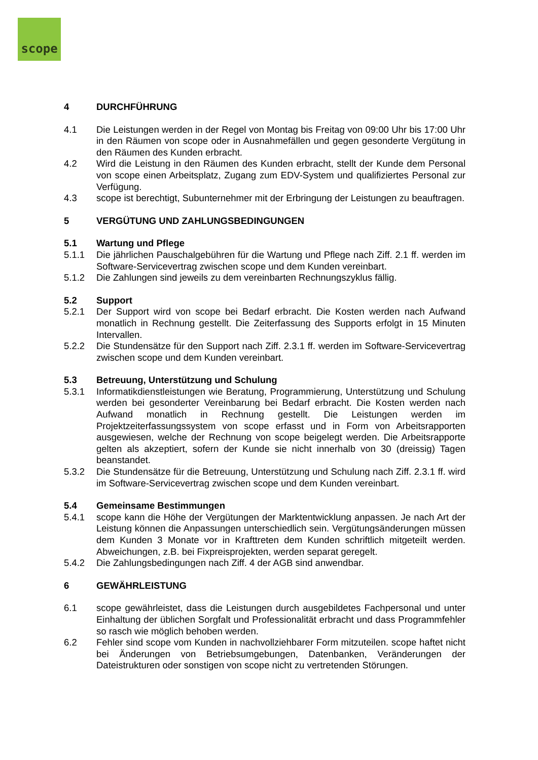scope
4 DURCHFÜHRUNG
4.1 Die Leistungen werden in der Regel von Montag bis Freitag von 09:00 Uhr bis 17:00 Uhr in den Räumen von scope oder in Ausnahmefällen und gegen gesonderte Vergütung in den Räumen des Kunden erbracht.
4.2 Wird die Leistung in den Räumen des Kunden erbracht, stellt der Kunde dem Personal von scope einen Arbeitsplatz, Zugang zum EDV-System und qualifiziertes Personal zur Verfügung.
4.3 scope ist berechtigt, Subunternehmer mit der Erbringung der Leistungen zu beauftragen.
5 VERGÜTUNG UND ZAHLUNGSBEDINGUNGEN
5.1 Wartung und Pflege
5.1.1 Die jährlichen Pauschalgebühren für die Wartung und Pflege nach Ziff. 2.1 ff. werden im Software-Servicevertrag zwischen scope und dem Kunden vereinbart.
5.1.2 Die Zahlungen sind jeweils zu dem vereinbarten Rechnungszyklus fällig.
5.2 Support
5.2.1 Der Support wird von scope bei Bedarf erbracht. Die Kosten werden nach Aufwand monatlich in Rechnung gestellt. Die Zeiterfassung des Supports erfolgt in 15 Minuten Intervallen.
5.2.2 Die Stundensätze für den Support nach Ziff. 2.3.1 ff. werden im Software-Servicevertrag zwischen scope und dem Kunden vereinbart.
5.3 Betreuung, Unterstützung und Schulung
5.3.1 Informatikdienstleistungen wie Beratung, Programmierung, Unterstützung und Schulung werden bei gesonderter Vereinbarung bei Bedarf erbracht. Die Kosten werden nach Aufwand monatlich in Rechnung gestellt. Die Leistungen werden im Projektzeiterfassungssystem von scope erfasst und in Form von Arbeitsrapporten ausgewiesen, welche der Rechnung von scope beigelegt werden. Die Arbeitsrapporte gelten als akzeptiert, sofern der Kunde sie nicht innerhalb von 30 (dreissig) Tagen beanstandet.
5.3.2 Die Stundensätze für die Betreuung, Unterstützung und Schulung nach Ziff. 2.3.1 ff. wird im Software-Servicevertrag zwischen scope und dem Kunden vereinbart.
5.4 Gemeinsame Bestimmungen
5.4.1 scope kann die Höhe der Vergütungen der Marktentwicklung anpassen. Je nach Art der Leistung können die Anpassungen unterschiedlich sein. Vergütungsänderungen müssen dem Kunden 3 Monate vor in Krafttreten dem Kunden schriftlich mitgeteilt werden. Abweichungen, z.B. bei Fixpreisprojekten, werden separat geregelt.
5.4.2 Die Zahlungsbedingungen nach Ziff. 4 der AGB sind anwendbar.
6 GEWÄHRLEISTUNG
6.1 scope gewährleistet, dass die Leistungen durch ausgebildetes Fachpersonal und unter Einhaltung der üblichen Sorgfalt und Professionalität erbracht und dass Programmfehler so rasch wie möglich behoben werden.
6.2 Fehler sind scope vom Kunden in nachvollziehbarer Form mitzuteilen. scope haftet nicht bei Änderungen von Betriebsumgebungen, Datenbanken, Veränderungen der Dateistrukturen oder sonstigen von scope nicht zu vertretenden Störungen.